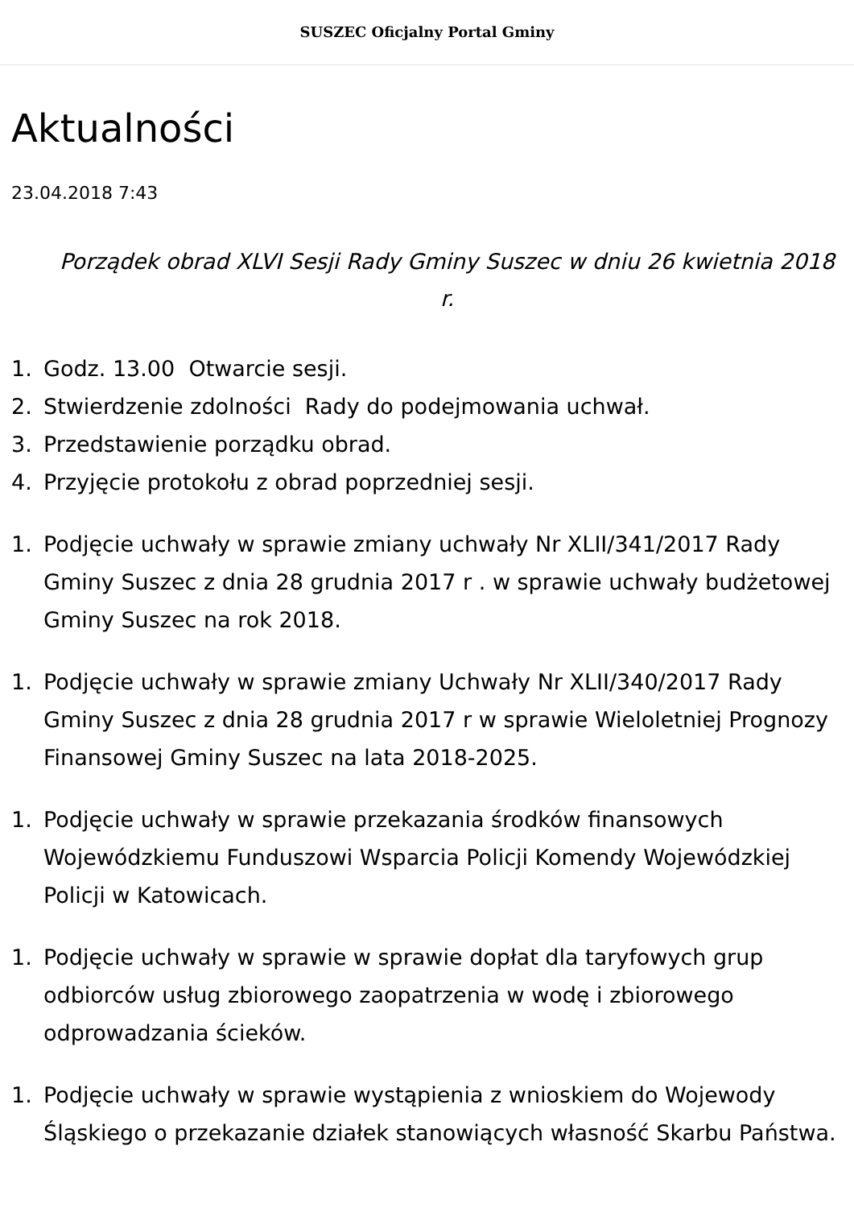SUSZEC Oficjalny Portal Gminy
Aktualności
23.04.2018 7:43
Porządek obrad XLVI Sesji Rady Gminy Suszec w dniu 26 kwietnia 2018 r.
1. Godz. 13.00 Otwarcie sesji.
2. Stwierdzenie zdolności Rady do podejmowania uchwał.
3. Przedstawienie porządku obrad.
4. Przyjęcie protokołu z obrad poprzedniej sesji.
1. Podjęcie uchwały w sprawie zmiany uchwały Nr XLII/341/2017 Rady Gminy Suszec z dnia 28 grudnia 2017 r . w sprawie uchwały budżetowej Gminy Suszec na rok 2018.
1. Podjęcie uchwały w sprawie zmiany Uchwały Nr XLII/340/2017 Rady Gminy Suszec z dnia 28 grudnia 2017 r w sprawie Wieloletniej Prognozy Finansowej Gminy Suszec na lata 2018-2025.
1. Podjęcie uchwały w sprawie przekazania środków finansowych Wojewódzkiemu Funduszowi Wsparcia Policji Komendy Wojewódzkiej Policji w Katowicach.
1. Podjęcie uchwały w sprawie w sprawie dopłat dla taryfowych grup odbiorców usług zbiorowego zaopatrzenia w wodę i zbiorowego odprowadzania ścieków.
1. Podjęcie uchwały w sprawie wystąpienia z wnioskiem do Wojewody Śląskiego o przekazanie działek stanowiących własność Skarbu Państwa.